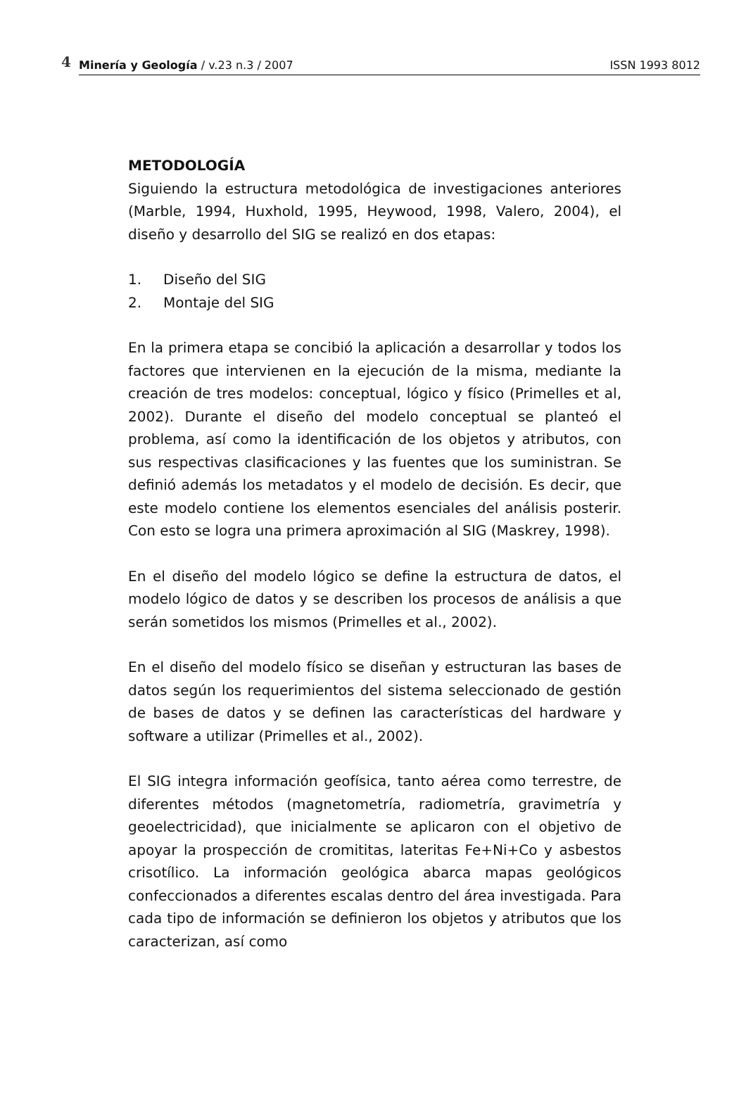4 Minería y Geología / v.23 n.3 / 2007 ISSN 1993 8012
METODOLOGÍA
Siguiendo la estructura metodológica de investigaciones anteriores (Marble, 1994, Huxhold, 1995, Heywood, 1998, Valero, 2004), el diseño y desarrollo del SIG se realizó en dos etapas:
1. Diseño del SIG
2. Montaje del SIG
En la primera etapa se concibió la aplicación a desarrollar y todos los factores que intervienen en la ejecución de la misma, mediante la creación de tres modelos: conceptual, lógico y físico (Primelles et al, 2002). Durante el diseño del modelo conceptual se planteó el problema, así como la identificación de los objetos y atributos, con sus respectivas clasificaciones y las fuentes que los suministran. Se definió además los metadatos y el modelo de decisión. Es decir, que este modelo contiene los elementos esenciales del análisis posterir. Con esto se logra una primera aproximación al SIG (Maskrey, 1998).
En el diseño del modelo lógico se define la estructura de datos, el modelo lógico de datos y se describen los procesos de análisis a que serán sometidos los mismos (Primelles et al., 2002).
En el diseño del modelo físico se diseñan y estructuran las bases de datos según los requerimientos del sistema seleccionado de gestión de bases de datos y se definen las características del hardware y software a utilizar (Primelles et al., 2002).
El SIG integra información geofísica, tanto aérea como terrestre, de diferentes métodos (magnetometría, radiometría, gravimetría y geoelectricidad), que inicialmente se aplicaron con el objetivo de apoyar la prospección de cromititas, lateritas Fe+Ni+Co y asbestos crisotílico. La información geológica abarca mapas geológicos confeccionados a diferentes escalas dentro del área investigada. Para cada tipo de información se definieron los objetos y atributos que los caracterizan, así como